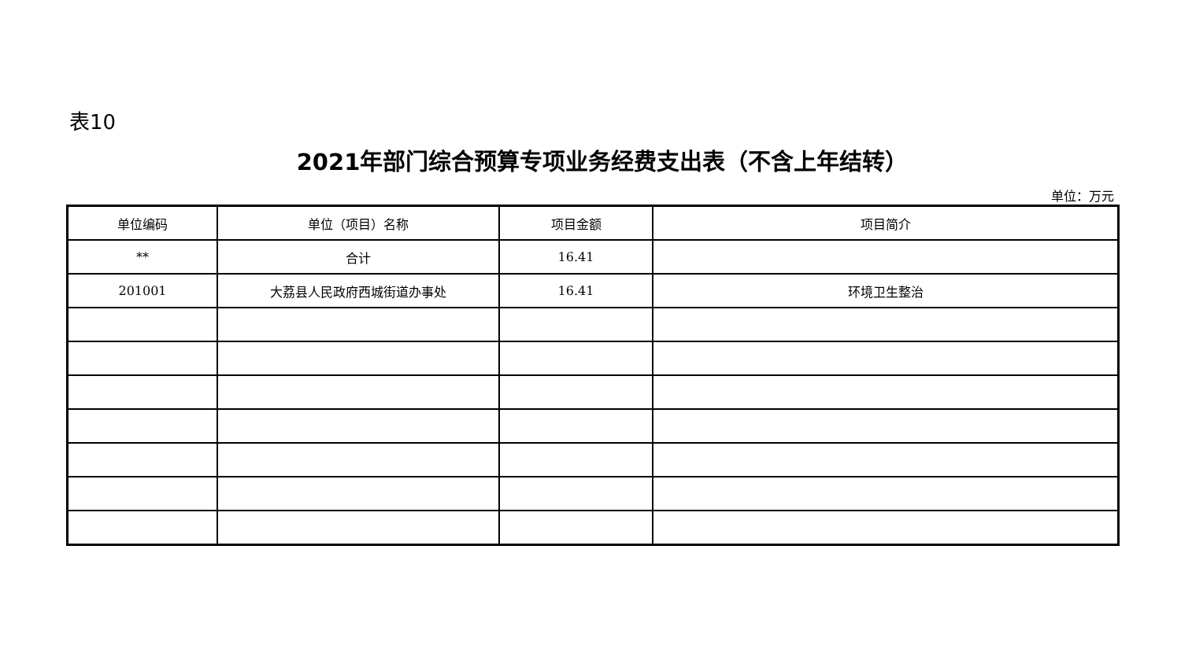表10
2021年部门综合预算专项业务经费支出表（不含上年结转）
单位：万元
| 单位编码 | 单位（项目）名称 | 项目金额 | 项目简介 |
| ** | 合计 | 16.41 | |
| 201001 | 大荔县人民政府西城街道办事处 | 16.41 | 环境卫生整治 |